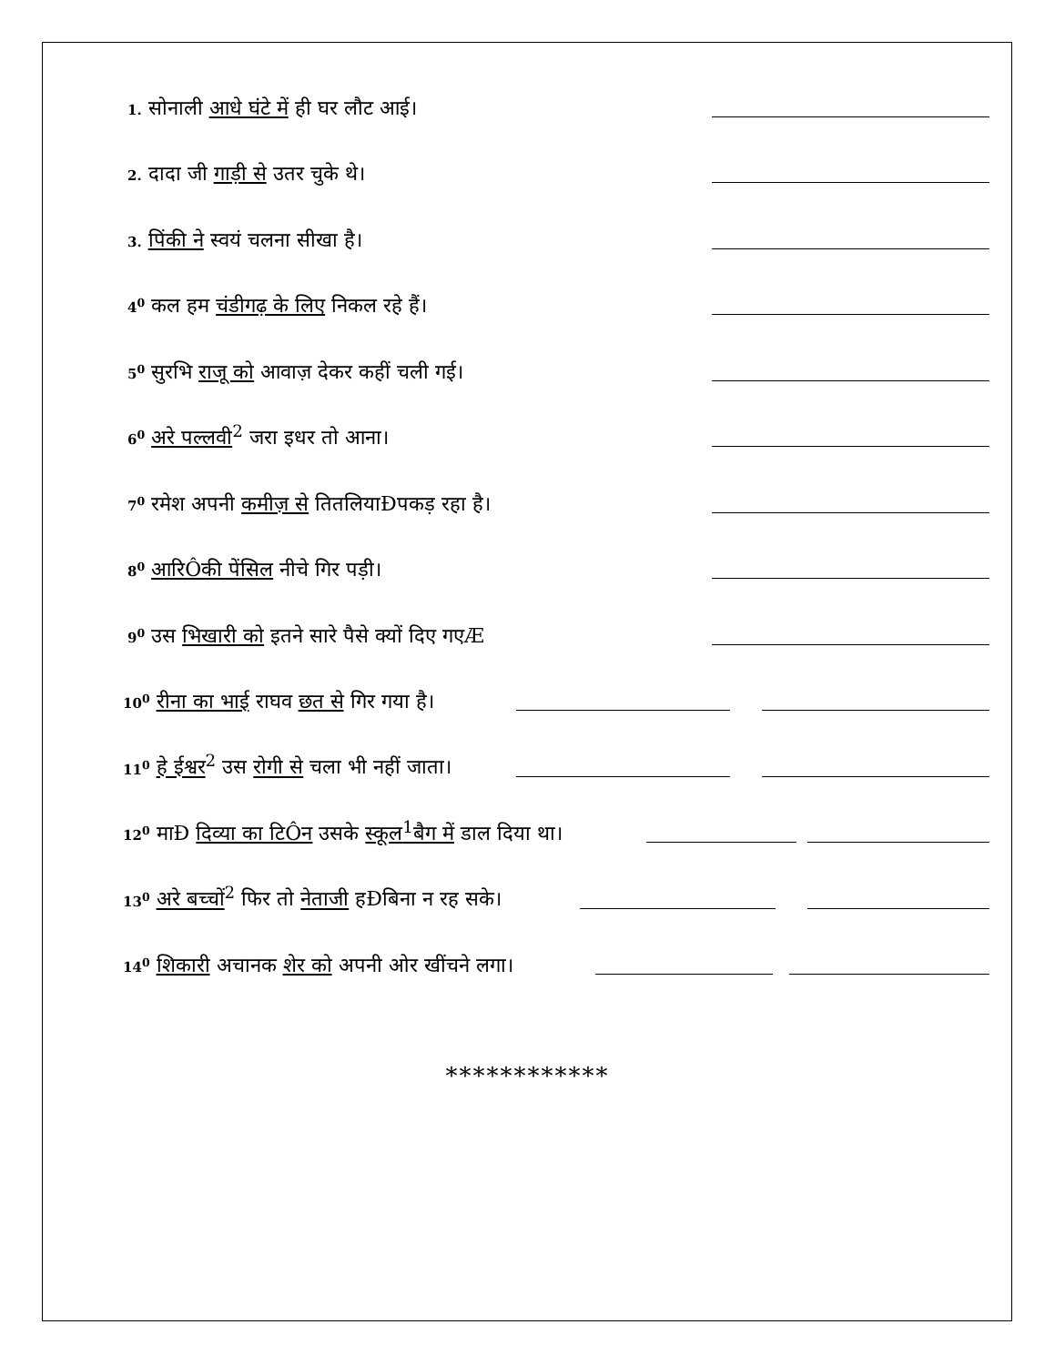1. सोनाली आधे घंटे में ही घर लौट आई।
2. दादा जी गाड़ी से उतर चुके थे।
3. पिंकी ने स्वयं चलना सीखा है।
4<sup>0</sup> कल हम चंडीगढ़ के लिए निकल रहे हैं।
5<sup>0</sup> सुरभि राजू को आवाज़ देकर कहीं चली गई।
6<sup>0</sup> अरे पल्लवी<sup>2</sup> जरा इधर तो आना।
7<sup>0</sup> रमेश अपनी कमीज़ से तितलियाÐपकड़ रहा है।
8<sup>0</sup> आरिÔकी पेंसिल नीचे गिर पड़ी।
9<sup>0</sup> उस भिखारी को इतने सारे पैसे क्यों दिए गएÆ
10<sup>0</sup> रीना का भाई राघव छत से गिर गया है।
11<sup>0</sup> हे ईश्वर<sup>2</sup> उस रोगी से चला भी नहीं जाता।
12<sup>0</sup> माÐ दिव्या का टिÔन उसके स्कूल<sup>1</sup>बैग में डाल दिया था।
13<sup>0</sup> अरे बच्चों<sup>2</sup> फिर तो नेताजी हÐबिना न रह सके।
14<sup>0</sup> शिकारी अचानक शेर को अपनी ओर खींचने लगा।
************